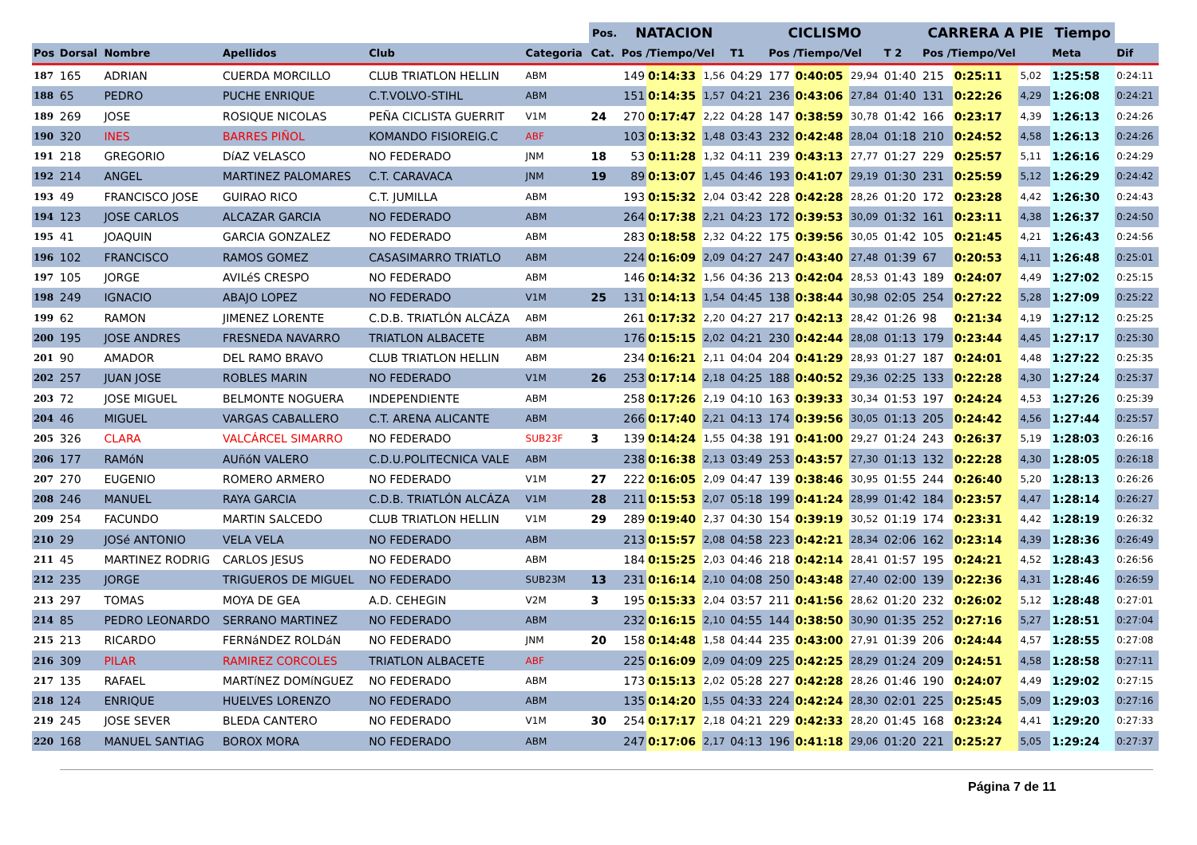| | | | | | | Pos. | NATACION | | | | CICLISMO | | | | CARRERA A PIE | | | Tiempo | |
| --- | --- | --- | --- | --- | --- | --- | --- | --- | --- | --- | --- | --- | --- | --- | --- | --- | --- | --- | --- |
| Pos | Dorsal | Nombre | Apellidos | Club | Categoria | Cat. | Pos /Tiempo/Vel | | | T1 | Pos /Tiempo/Vel | | | T 2 | Pos /Tiempo/Vel | | | Meta | Dif |
| 187 | 165 | ADRIAN | CUERDA MORCILLO | CLUB TRIATLON HELLIN | ABM | | 149 | 0:14:33 | 1,56 | 04:29 | 177 | 0:40:05 | 29,94 | 01:40 | 215 | 0:25:11 | 5,02 | 1:25:58 | 0:24:11 |
| 188 | 65 | PEDRO | PUCHE ENRIQUE | C.T.VOLVO-STIHL | ABM | | 151 | 0:14:35 | 1,57 | 04:21 | 236 | 0:43:06 | 27,84 | 01:40 | 131 | 0:22:26 | 4,29 | 1:26:08 | 0:24:21 |
| 189 | 269 | JOSE | ROSIQUE NICOLAS | PEÑA CICLISTA GUERRIT | V1M | 24 | 270 | 0:17:47 | 2,22 | 04:28 | 147 | 0:38:59 | 30,78 | 01:42 | 166 | 0:23:17 | 4,39 | 1:26:13 | 0:24:26 |
| 190 | 320 | INES | BARRES PIÑOL | KOMANDO FISIOREIG.C | ABF | | 103 | 0:13:32 | 1,48 | 03:43 | 232 | 0:42:48 | 28,04 | 01:18 | 210 | 0:24:52 | 4,58 | 1:26:13 | 0:24:26 |
| 191 | 218 | GREGORIO | DíAZ VELASCO | NO FEDERADO | JNM | 18 | 53 | 0:11:28 | 1,32 | 04:11 | 239 | 0:43:13 | 27,77 | 01:27 | 229 | 0:25:57 | 5,11 | 1:26:16 | 0:24:29 |
| 192 | 214 | ANGEL | MARTINEZ PALOMARES | C.T. CARAVACA | JNM | 19 | 89 | 0:13:07 | 1,45 | 04:46 | 193 | 0:41:07 | 29,19 | 01:30 | 231 | 0:25:59 | 5,12 | 1:26:29 | 0:24:42 |
| 193 | 49 | FRANCISCO JOSE | GUIRAO RICO | C.T. JUMILLA | ABM | | 193 | 0:15:32 | 2,04 | 03:42 | 228 | 0:42:28 | 28,26 | 01:20 | 172 | 0:23:28 | 4,42 | 1:26:30 | 0:24:43 |
| 194 | 123 | JOSE CARLOS | ALCAZAR GARCIA | NO FEDERADO | ABM | | 264 | 0:17:38 | 2,21 | 04:23 | 172 | 0:39:53 | 30,09 | 01:32 | 161 | 0:23:11 | 4,38 | 1:26:37 | 0:24:50 |
| 195 | 41 | JOAQUIN | GARCIA GONZALEZ | NO FEDERADO | ABM | | 283 | 0:18:58 | 2,32 | 04:22 | 175 | 0:39:56 | 30,05 | 01:42 | 105 | 0:21:45 | 4,21 | 1:26:43 | 0:24:56 |
| 196 | 102 | FRANCISCO | RAMOS GOMEZ | CASASIMARRO TRIATLO | ABM | | 224 | 0:16:09 | 2,09 | 04:27 | 247 | 0:43:40 | 27,48 | 01:39 | 67 | 0:20:53 | 4,11 | 1:26:48 | 0:25:01 |
| 197 | 105 | JORGE | AVILéS CRESPO | NO FEDERADO | ABM | | 146 | 0:14:32 | 1,56 | 04:36 | 213 | 0:42:04 | 28,53 | 01:43 | 189 | 0:24:07 | 4,49 | 1:27:02 | 0:25:15 |
| 198 | 249 | IGNACIO | ABAJO LOPEZ | NO FEDERADO | V1M | 25 | 131 | 0:14:13 | 1,54 | 04:45 | 138 | 0:38:44 | 30,98 | 02:05 | 254 | 0:27:22 | 5,28 | 1:27:09 | 0:25:22 |
| 199 | 62 | RAMON | JIMENEZ LORENTE | C.D.B. TRIATLÓN ALCÁZA | ABM | | 261 | 0:17:32 | 2,20 | 04:27 | 217 | 0:42:13 | 28,42 | 01:26 | 98 | 0:21:34 | 4,19 | 1:27:12 | 0:25:25 |
| 200 | 195 | JOSE ANDRES | FRESNEDA NAVARRO | TRIATLON ALBACETE | ABM | | 176 | 0:15:15 | 2,02 | 04:21 | 230 | 0:42:44 | 28,08 | 01:13 | 179 | 0:23:44 | 4,45 | 1:27:17 | 0:25:30 |
| 201 | 90 | AMADOR | DEL RAMO BRAVO | CLUB TRIATLON HELLIN | ABM | | 234 | 0:16:21 | 2,11 | 04:04 | 204 | 0:41:29 | 28,93 | 01:27 | 187 | 0:24:01 | 4,48 | 1:27:22 | 0:25:35 |
| 202 | 257 | JUAN JOSE | ROBLES MARIN | NO FEDERADO | V1M | 26 | 253 | 0:17:14 | 2,18 | 04:25 | 188 | 0:40:52 | 29,36 | 02:25 | 133 | 0:22:28 | 4,30 | 1:27:24 | 0:25:37 |
| 203 | 72 | JOSE MIGUEL | BELMONTE NOGUERA | INDEPENDIENTE | ABM | | 258 | 0:17:26 | 2,19 | 04:10 | 163 | 0:39:33 | 30,34 | 01:53 | 197 | 0:24:24 | 4,53 | 1:27:26 | 0:25:39 |
| 204 | 46 | MIGUEL | VARGAS CABALLERO | C.T. ARENA ALICANTE | ABM | | 266 | 0:17:40 | 2,21 | 04:13 | 174 | 0:39:56 | 30,05 | 01:13 | 205 | 0:24:42 | 4,56 | 1:27:44 | 0:25:57 |
| 205 | 326 | CLARA | VALCÁRCEL SIMARRO | NO FEDERADO | SUB23F | 3 | 139 | 0:14:24 | 1,55 | 04:38 | 191 | 0:41:00 | 29,27 | 01:24 | 243 | 0:26:37 | 5,19 | 1:28:03 | 0:26:16 |
| 206 | 177 | RAMóN | AUñóN VALERO | C.D.U.POLITECNICA VALE | ABM | | 238 | 0:16:38 | 2,13 | 03:49 | 253 | 0:43:57 | 27,30 | 01:13 | 132 | 0:22:28 | 4,30 | 1:28:05 | 0:26:18 |
| 207 | 270 | EUGENIO | ROMERO ARMERO | NO FEDERADO | V1M | 27 | 222 | 0:16:05 | 2,09 | 04:47 | 139 | 0:38:46 | 30,95 | 01:55 | 244 | 0:26:40 | 5,20 | 1:28:13 | 0:26:26 |
| 208 | 246 | MANUEL | RAYA GARCIA | C.D.B. TRIATLÓN ALCÁZA | V1M | 28 | 211 | 0:15:53 | 2,07 | 05:18 | 199 | 0:41:24 | 28,99 | 01:42 | 184 | 0:23:57 | 4,47 | 1:28:14 | 0:26:27 |
| 209 | 254 | FACUNDO | MARTIN SALCEDO | CLUB TRIATLON HELLIN | V1M | 29 | 289 | 0:19:40 | 2,37 | 04:30 | 154 | 0:39:19 | 30,52 | 01:19 | 174 | 0:23:31 | 4,42 | 1:28:19 | 0:26:32 |
| 210 | 29 | JOSé ANTONIO | VELA VELA | NO FEDERADO | ABM | | 213 | 0:15:57 | 2,08 | 04:58 | 223 | 0:42:21 | 28,34 | 02:06 | 162 | 0:23:14 | 4,39 | 1:28:36 | 0:26:49 |
| 211 | 45 | MARTINEZ RODRIG | CARLOS JESUS | NO FEDERADO | ABM | | 184 | 0:15:25 | 2,03 | 04:46 | 218 | 0:42:14 | 28,41 | 01:57 | 195 | 0:24:21 | 4,52 | 1:28:43 | 0:26:56 |
| 212 | 235 | JORGE | TRIGUEROS DE MIGUEL | NO FEDERADO | SUB23M | 13 | 231 | 0:16:14 | 2,10 | 04:08 | 250 | 0:43:48 | 27,40 | 02:00 | 139 | 0:22:36 | 4,31 | 1:28:46 | 0:26:59 |
| 213 | 297 | TOMAS | MOYA DE GEA | A.D. CEHEGIN | V2M | 3 | 195 | 0:15:33 | 2,04 | 03:57 | 211 | 0:41:56 | 28,62 | 01:20 | 232 | 0:26:02 | 5,12 | 1:28:48 | 0:27:01 |
| 214 | 85 | PEDRO LEONARDO | SERRANO MARTINEZ | NO FEDERADO | ABM | | 232 | 0:16:15 | 2,10 | 04:55 | 144 | 0:38:50 | 30,90 | 01:35 | 252 | 0:27:16 | 5,27 | 1:28:51 | 0:27:04 |
| 215 | 213 | RICARDO | FERNáNDEZ ROLDáN | NO FEDERADO | JNM | 20 | 158 | 0:14:48 | 1,58 | 04:44 | 235 | 0:43:00 | 27,91 | 01:39 | 206 | 0:24:44 | 4,57 | 1:28:55 | 0:27:08 |
| 216 | 309 | PILAR | RAMIREZ CORCOLES | TRIATLON ALBACETE | ABF | | 225 | 0:16:09 | 2,09 | 04:09 | 225 | 0:42:25 | 28,29 | 01:24 | 209 | 0:24:51 | 4,58 | 1:28:58 | 0:27:11 |
| 217 | 135 | RAFAEL | MARTíNEZ DOMíNGUEZ | NO FEDERADO | ABM | | 173 | 0:15:13 | 2,02 | 05:28 | 227 | 0:42:28 | 28,26 | 01:46 | 190 | 0:24:07 | 4,49 | 1:29:02 | 0:27:15 |
| 218 | 124 | ENRIQUE | HUELVES LORENZO | NO FEDERADO | ABM | | 135 | 0:14:20 | 1,55 | 04:33 | 224 | 0:42:24 | 28,30 | 02:01 | 225 | 0:25:45 | 5,09 | 1:29:03 | 0:27:16 |
| 219 | 245 | JOSE SEVER | BLEDA CANTERO | NO FEDERADO | V1M | 30 | 254 | 0:17:17 | 2,18 | 04:21 | 229 | 0:42:33 | 28,20 | 01:45 | 168 | 0:23:24 | 4,41 | 1:29:20 | 0:27:33 |
| 220 | 168 | MANUEL SANTIAG | BOROX MORA | NO FEDERADO | ABM | | 247 | 0:17:06 | 2,17 | 04:13 | 196 | 0:41:18 | 29,06 | 01:20 | 221 | 0:25:27 | 5,05 | 1:29:24 | 0:27:37 |
Página 7 de 11